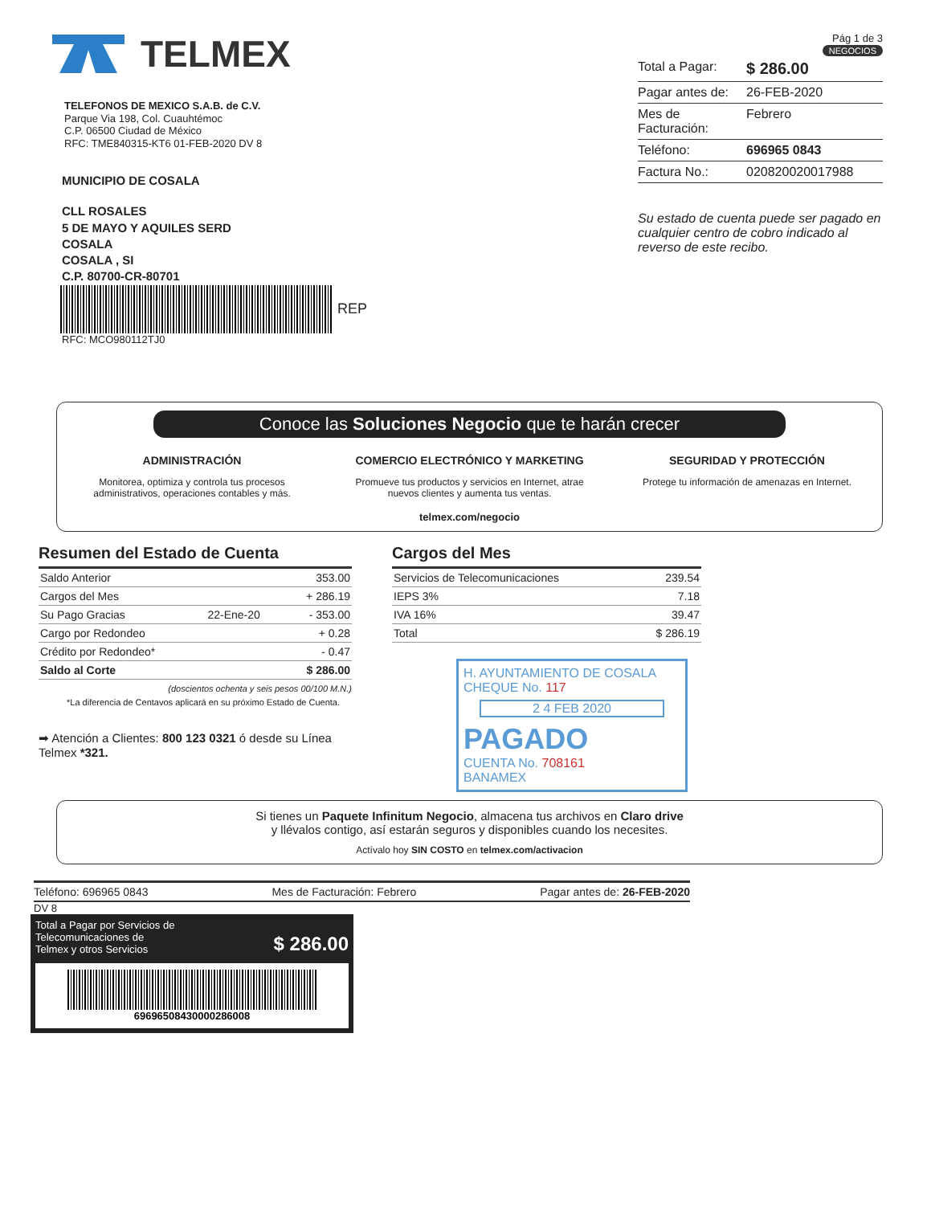TELMEX
TELEFONOS DE MEXICO S.A.B. de C.V.
Parque Via 198, Col. Cuauhtémoc
C.P. 06500 Ciudad de México
RFC: TME840315-KT6 01-FEB-2020 DV 8
MUNICIPIO DE COSALA
CLL ROSALES
5 DE MAYO Y AQUILES SERD
COSALA
COSALA , SI
C.P. 80700-CR-80701
REP
RFC: MCO980112TJ0
Pág 1 de 3
NEGOCIOS
Total a Pagar: $ 286.00
Pagar antes de: 26-FEB-2020
Mes de Facturación: Febrero
Teléfono: 696965 0843
Factura No.: 020820020017988
Su estado de cuenta puede ser pagado en cualquier centro de cobro indicado al reverso de este recibo.
Conoce las Soluciones Negocio que te harán crecer
ADMINISTRACIÓN
Monitorea, optimiza y controla tus procesos administrativos, operaciones contables y más.
COMERCIO ELECTRÓNICO Y MARKETING
Promueve tus productos y servicios en Internet, atrae nuevos clientes y aumenta tus ventas.
SEGURIDAD Y PROTECCIÓN
Protege tu información de amenazas en Internet.
telmex.com/negocio
Resumen del Estado de Cuenta
| Saldo Anterior | | 353.00 |
| Cargos del Mes | | + 286.19 |
| Su Pago Gracias | 22-Ene-20 | - 353.00 |
| Cargo por Redondeo | | + 0.28 |
| Crédito por Redondeo* | | - 0.47 |
| Saldo al Corte | | $ 286.00 |
(doscientos ochenta y seis pesos 00/100 M.N.)
*La diferencia de Centavos aplicará en su próximo Estado de Cuenta.
➡ Atención a Clientes: 800 123 0321 ó desde su Línea Telmex *321.
Cargos del Mes
| Servicios de Telecomunicaciones | 239.54 |
| IEPS 3% | 7.18 |
| IVA 16% | 39.47 |
| Total | $ 286.19 |
H. AYUNTAMIENTO DE COSALA
CHEQUE No. 117
2 4 FEB 2020
PAGADO
CUENTA No. 708161
BANAMEX
Si tienes un Paquete Infinitum Negocio, almacena tus archivos en Claro drive
y llévalos contigo, así estarán seguros y disponibles cuando los necesites.
Actívalo hoy SIN COSTO en telmex.com/activacion
Teléfono: 696965 0843 Mes de Facturación: Febrero Pagar antes de: 26-FEB-2020
DV 8
Total a Pagar por Servicios de
Telecomunicaciones de
Telmex y otros Servicios $ 286.00
69696508430000286008